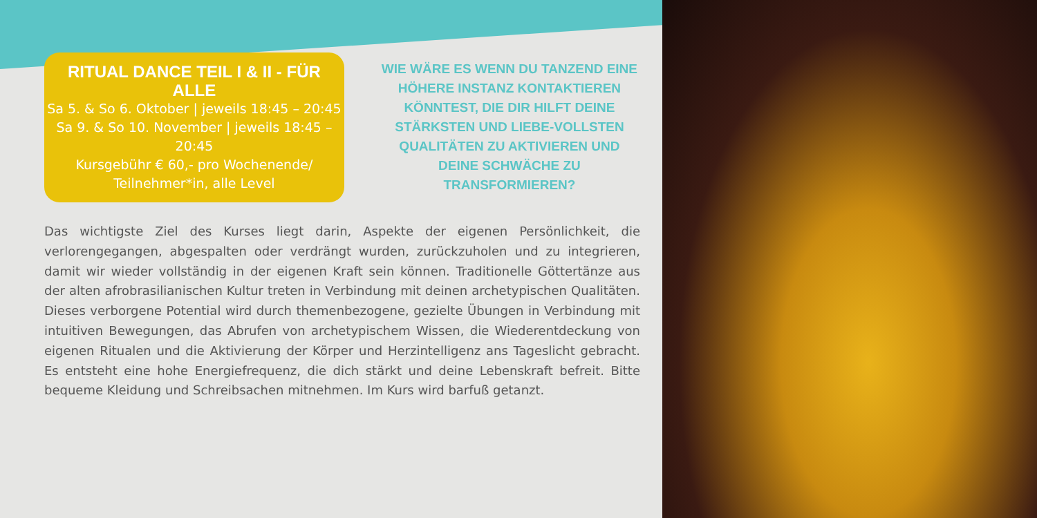RITUAL DANCE TEIL I & II - FÜR ALLE
Sa 5. & So 6. Oktober | jeweils 18:45 – 20:45
Sa 9. & So 10. November | jeweils 18:45 – 20:45
Kursgebühr € 60,- pro Wochenende/
Teilnehmer*in, alle Level
WIE WÄRE ES WENN DU TANZEND EINE HÖHERE INSTANZ KONTAKTIEREN KÖNNTEST, DIE DIR HILFT DEINE STÄRKSTEN UND LIEBE-VOLLSTEN QUALITÄTEN ZU AKTIVIEREN UND DEINE SCHWÄCHE ZU TRANSFORMIEREN?
Das wichtigste Ziel des Kurses liegt darin, Aspekte der eigenen Persönlichkeit, die verlorengegangen, abgespalten oder verdrängt wurden, zurückzuholen und zu integrieren, damit wir wieder vollständig in der eigenen Kraft sein können. Traditionelle Göttertänze aus der alten afrobrasilianischen Kultur treten in Verbindung mit deinen archetypischen Qualitäten. Dieses verborgene Potential wird durch themenbezogene, gezielte Übungen in Verbindung mit intuitiven Bewegungen, das Abrufen von archetypischem Wissen, die Wiederentdeckung von eigenen Ritualen und die Aktivierung der Körper und Herzintelligenz ans Tageslicht gebracht. Es entsteht eine hohe Energiefrequenz, die dich stärkt und deine Lebenskraft befreit. Bitte bequeme Kleidung und Schreibsachen mitnehmen. Im Kurs wird barfuß getanzt.